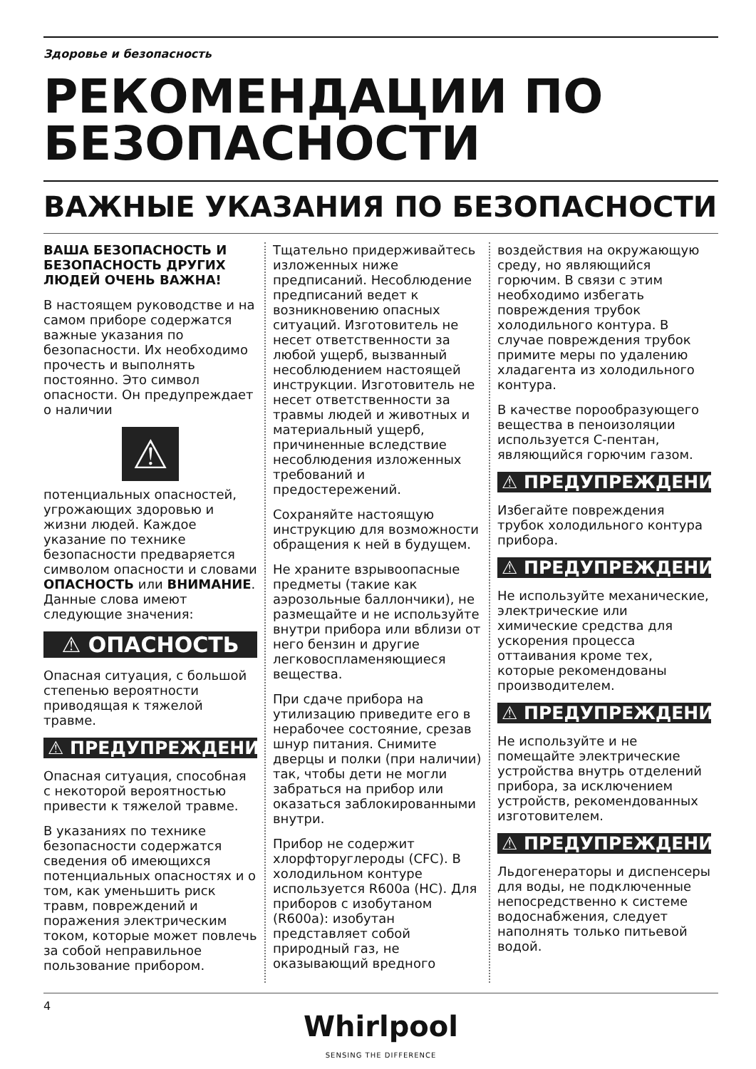Здоровье и безопасность
РЕКОМЕНДАЦИИ ПО БЕЗОПАСНОСТИ
ВАЖНЫЕ УКАЗАНИЯ ПО БЕЗОПАСНОСТИ
ВАША БЕЗОПАСНОСТЬ И БЕЗОПАСНОСТЬ ДРУГИХ ЛЮДЕЙ ОЧЕНЬ ВАЖНА!
В настоящем руководстве и на самом приборе содержатся важные указания по безопасности. Их необходимо прочесть и выполнять постоянно. Это символ опасности. Он предупреждает о наличии
⚠
потенциальных опасностей, угрожающих здоровью и жизни людей. Каждое указание по технике безопасности предваряется символом опасности и словами ОПАСНОСТЬ или ВНИМАНИЕ. Данные слова имеют следующие значения:
⚠ ОПАСНОСТЬ
Опасная ситуация, с большой степенью вероятности приводящая к тяжелой травме.
⚠ ПРЕДУПРЕЖДЕНИЕ
Опасная ситуация, способная с некоторой вероятностью привести к тяжелой травме.
В указаниях по технике безопасности содержатся сведения об имеющихся потенциальных опасностях и о том, как уменьшить риск травм, повреждений и поражения электрическим током, которые может повлечь за собой неправильное пользование прибором.
Тщательно придерживайтесь изложенных ниже предписаний. Несоблюдение предписаний ведет к возникновению опасных ситуаций. Изготовитель не несет ответственности за любой ущерб, вызванный несоблюдением настоящей инструкции. Изготовитель не несет ответственности за травмы людей и животных и материальный ущерб, причиненные вследствие несоблюдения изложенных требований и предостережений.
Сохраняйте настоящую инструкцию для возможности обращения к ней в будущем.
Не храните взрывоопасные предметы (такие как аэрозольные баллончики), не размещайте и не используйте внутри прибора или вблизи от него бензин и другие легковоспламеняющиеся вещества.
При сдаче прибора на утилизацию приведите его в нерабочее состояние, срезав шнур питания. Снимите дверцы и полки (при наличии) так, чтобы дети не могли забраться на прибор или оказаться заблокированными внутри.
Прибор не содержит хлорфторуглероды (CFC). В холодильном контуре используется R600a (HC). Для приборов с изобутаном (R600a): изобутан представляет собой природный газ, не оказывающий вредного
воздействия на окружающую среду, но являющийся горючим. В связи с этим необходимо избегать повреждения трубок холодильного контура. В случае повреждения трубок примите меры по удалению хладагента из холодильного контура.
В качестве порообразующего вещества в пеноизоляции используется С-пентан, являющийся горючим газом.
⚠ ПРЕДУПРЕЖДЕНИЕ
Избегайте повреждения трубок холодильного контура прибора.
⚠ ПРЕДУПРЕЖДЕНИЕ
Не используйте механические, электрические или химические средства для ускорения процесса оттаивания кроме тех, которые рекомендованы производителем.
⚠ ПРЕДУПРЕЖДЕНИЕ
Не используйте и не помещайте электрические устройства внутрь отделений прибора, за исключением устройств, рекомендованных изготовителем.
⚠ ПРЕДУПРЕЖДЕНИЕ
Льдогенераторы и диспенсеры для воды, не подключенные непосредственно к системе водоснабжения, следует наполнять только питьевой водой.
4
Whirlpool
SENSING THE DIFFERENCE